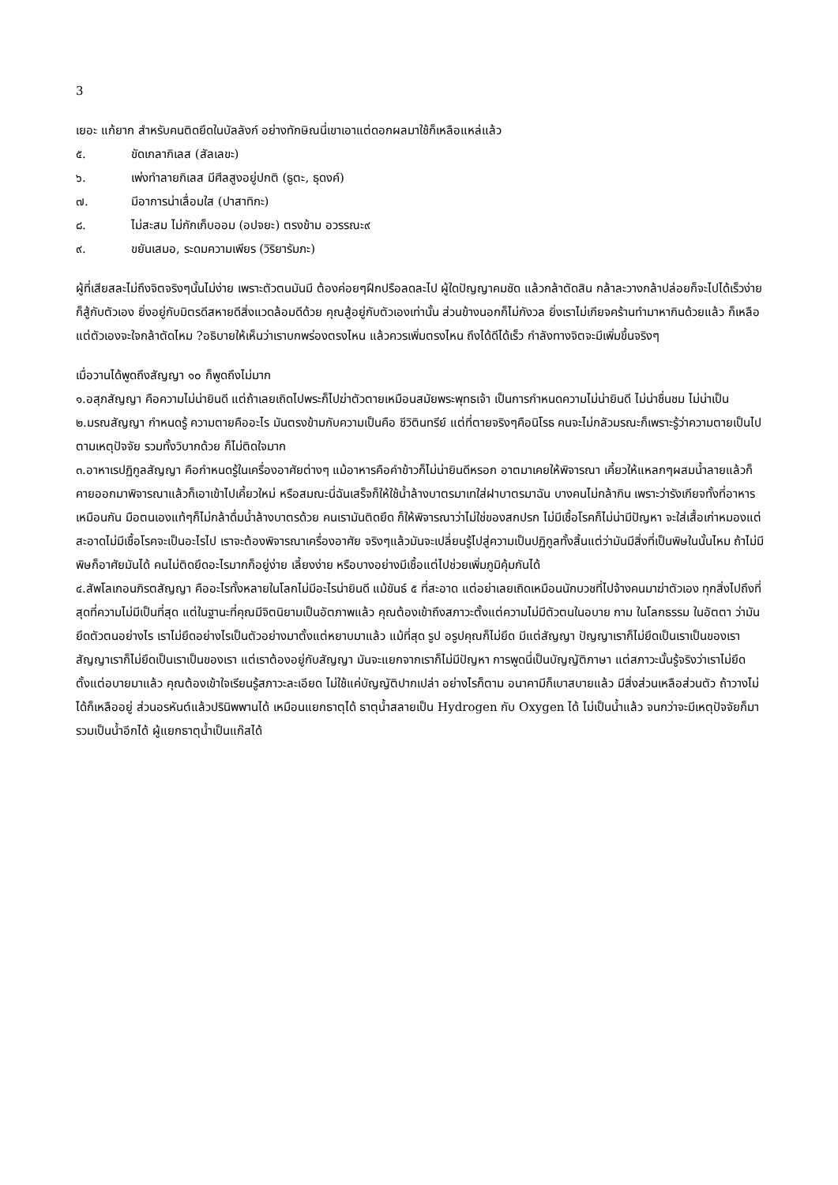3
เยอะ แก้ยาก สำหรับคนติดยึดในบัลลังก์ อย่างทักษิณนี่เขาเอาแต่ดอกผลมาใช้ก็เหลือแหล่แล้ว
๕. ขัดเกลากิเลส (สัลเลขะ)
๖. เพ่งทำลายกิเลส มีศีลสูงอยู่ปกติ (ธูตะ, ธุดงค์)
๗. มีอาการน่าเลื่อมใส (ปาสาทิกะ)
๘. ไม่สะสม ไม่กักเก็บออม (อปจยะ) ตรงข้าม อวรรณะ๙
๙. ขยันเสมอ, ระดมความเพียร (วิริยารัมภะ)
ผู้ที่เสียสละไม่ถึงจิตจริงๆนั้นไม่ง่าย เพราะตัวตนมันมี ต้องค่อยๆฝึกปรือลดละไป ผู้ใดปัญญาคมชัด แล้วกล้าตัดสิน กล้าละวางกล้าปล่อยก็จะไปได้เร็วง่าย ก็สู้กับตัวเอง ยิ่งอยู่กับมิตรดีสหายดีสิ่งแวดล้อมดีด้วย คุณสู้อยู่กับตัวเองเท่านั้น ส่วนข้างนอกก็ไม่กังวล ยิ่งเราไม่เกียจคร้านทำมาหากินด้วยแล้ว ก็เหลือแต่ตัวเองจะใจกล้าตัดไหม ?อธิบายให้เห็นว่าเราบกพร่องตรงไหน แล้วควรเพิ่มตรงไหน ถึงได้ดีได้เร็ว กำลังทางจิตจะมีเพิ่มขึ้นจริงๆ
เมื่อวานได้พูดถึงสัญญา ๑๐ ก็พูดถึงไม่มาก
๑.อสุภสัญญา คือความไม่น่ายินดี แต่ถ้าเลยเถิดไปพระก็ไปฆ่าตัวตายเหมือนสมัยพระพุทธเจ้า เป็นการกำหนดความไม่น่ายินดี ไม่น่าชื่นชม ไม่น่าเป็น
๒.มรณสัญญา กำหนดรู้ ความตายคืออะไร มันตรงข้ามกับความเป็นคือ ชีวิตินทรีย์ แต่ที่ตายจริงๆคือนิโรธ คนจะไม่กลัวมรณะก็เพราะรู้ว่าความตายเป็นไปตามเหตุปัจจัย รวมทั้งวิบากด้วย ก็ไม่ติดใจมาก
๓.อาหาเรปฏิกูลสัญญา คือกำหนดรู้ในเครื่องอาศัยต่างๆ แม้อาหารคือคำข้าวก็ไม่น่ายินดีหรอก อาตมาเคยให้พิจารณา เคี้ยวให้แหลกๆผสมน้ำลายแล้วก็คายออกมาพิจารณาแล้วก็เอาเข้าไปเคี้ยวใหม่ หรือสมณะนี่ฉันเสร็จก็ให้ใช้น้ำล้างบาตรมาเทใส่ฝาบาตรมาฉัน บางคนไม่กล้ากิน เพราะว่ารังเกียจทั้งที่อาหารเหมือนกัน มือตนเองแท้ๆก็ไม่กล้าดื่มน้ำล้างบาตรด้วย คนเรามันติดยึด ก็ให้พิจารณาว่าไม่ใช่ของสกปรก ไม่มีเชื้อโรคก็ไม่น่ามีปัญหา จะใส่เสื้อเก่าหมองแต่สะอาดไม่มีเชื้อโรคจะเป็นอะไรไป เราจะต้องพิจารณาเครื่องอาศัย จริงๆแล้วมันจะเปลี่ยนรู้ไปสู่ความเป็นปฏิกูลทั้งสิ้นแต่ว่ามันมีสิ่งที่เป็นพิษในนั้นไหม ถ้าไม่มีพิษก็อาศัยมันได้ คนไม่ติดยึดอะไรมากก็อยู่ง่าย เลี้ยงง่าย หรือบางอย่างมีเชื้อแต่ไปช่วยเพิ่มภูมิคุ้มกันได้
๔.สัพโลเกอนภิรตสัญญา คืออะไรทั้งหลายในโลกไม่มีอะไรน่ายินดี แม้ขันธ์ ๕ ที่สะอาด แต่อย่าเลยเถิดเหมือนนักบวชที่ไปจ้างคนมาฆ่าตัวเอง ทุกสิ่งไปถึงที่สุดที่ความไม่มีเป็นที่สุด แต่ในฐานะที่คุณมีจิตนิยามเป็นอัตภาพแล้ว คุณต้องเข้าถึงสภาวะตั้งแต่ความไม่มีตัวตนในอบาย กาม ในโลกธรรม ในอัตตา ว่ามันยึดตัวตนอย่างไร เราไม่ยึดอย่างไรเป็นตัวอย่างมาตั้งแต่หยาบมาแล้ว แม้ที่สุด รูป อรูปคุณก็ไม่ยึด มีแต่สัญญา ปัญญาเราก็ไม่ยึดเป็นเราเป็นของเรา สัญญาเราก็ไม่ยึดเป็นเราเป็นของเรา แต่เราต้องอยู่กับสัญญา มันจะแยกจากเราก็ไม่มีปัญหา การพูดนี่เป็นบัญญัติภาษา แต่สภาวะนั้นรู้จริงว่าเราไม่ยึดตั้งแต่อบายมาแล้ว คุณต้องเข้าใจเรียนรู้สภาวะละเอียด ไม่ใช้แค่บัญญัติปากเปล่า อย่างไรก็ตาม อนาคามีก็เบาสบายแล้ว มีสิ่งส่วนเหลือส่วนตัว ถ้าวางไม่ได้ก็เหลืออยู่ ส่วนอรหันต์แล้วปรินิพพานได้ เหมือนแยกธาตุได้ ธาตุน้ำสลายเป็น Hydrogen กับ Oxygen ได้ ไม่เป็นน้ำแล้ว จนกว่าจะมีเหตุปัจจัยก็มารวมเป็นน้ำอีกได้ ผู้แยกธาตุน้ำเป็นแก๊สได้